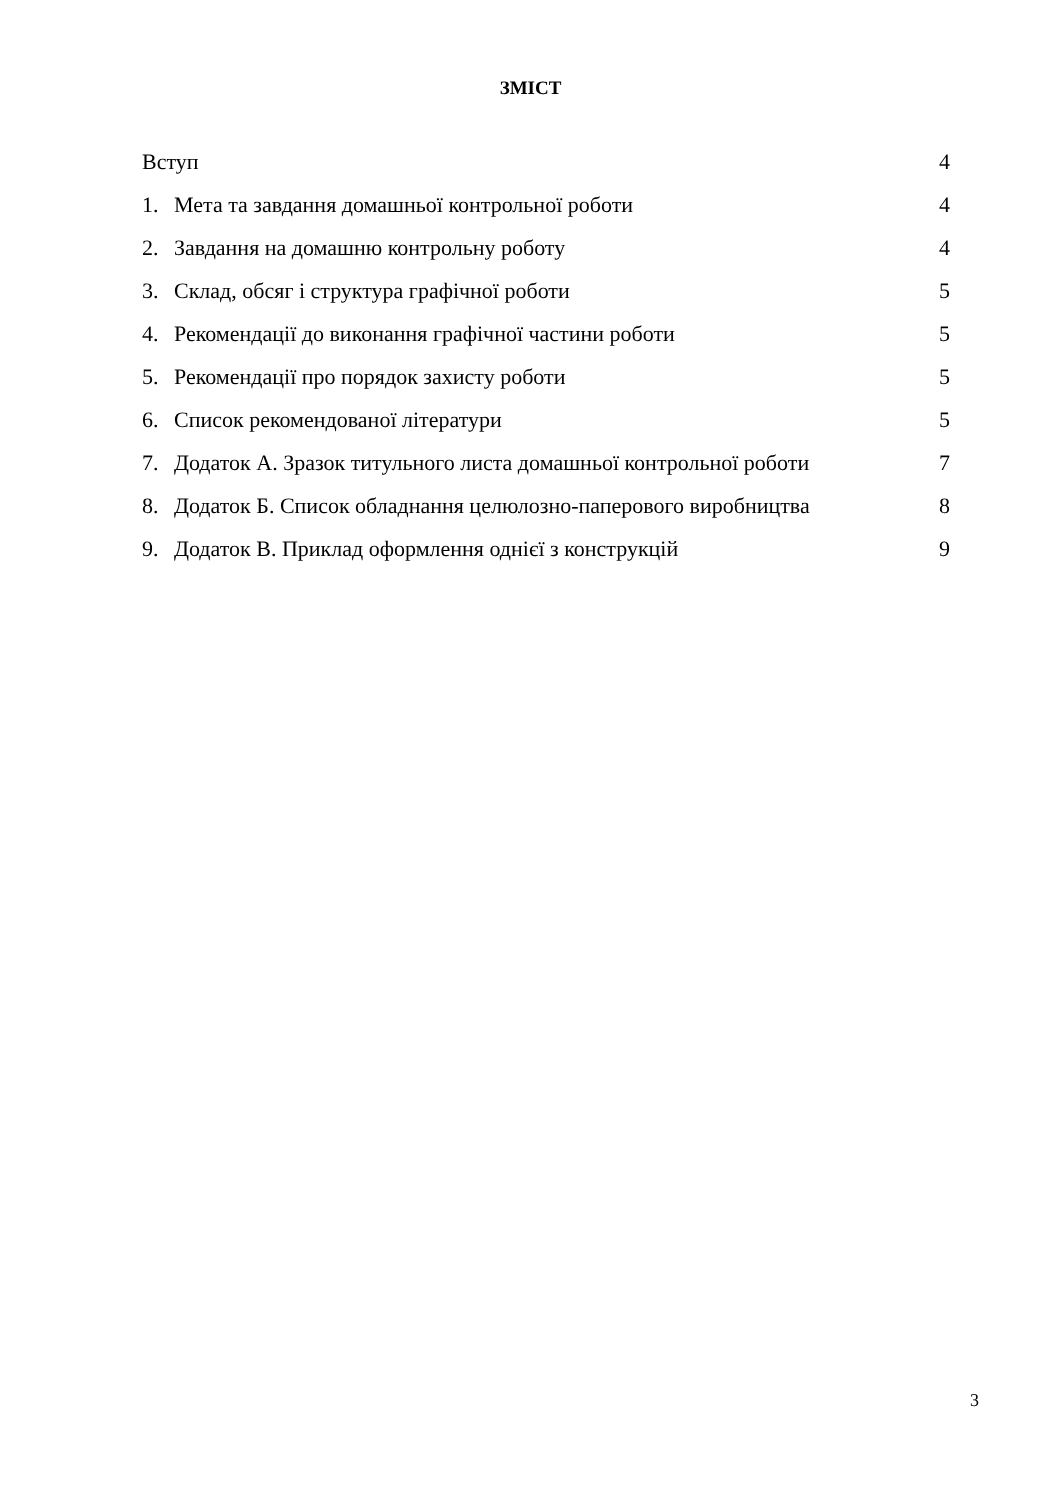ЗМІСТ
| Вступ | | 4 |
| 1. | Мета та завдання домашньої контрольної роботи | 4 |
| 2. | Завдання на домашню контрольну роботу | 4 |
| 3. | Склад, обсяг і структура графічної роботи | 5 |
| 4. | Рекомендації до виконання графічної частини роботи | 5 |
| 5. | Рекомендації про порядок захисту роботи | 5 |
| 6. | Список рекомендованої літератури | 5 |
| 7. | Додаток А. Зразок титульного листа домашньої контрольної роботи | 7 |
| 8. | Додаток Б. Список обладнання целюлозно-паперового виробництва | 8 |
| 9. | Додаток В. Приклад оформлення однієї з конструкцій | 9 |
3